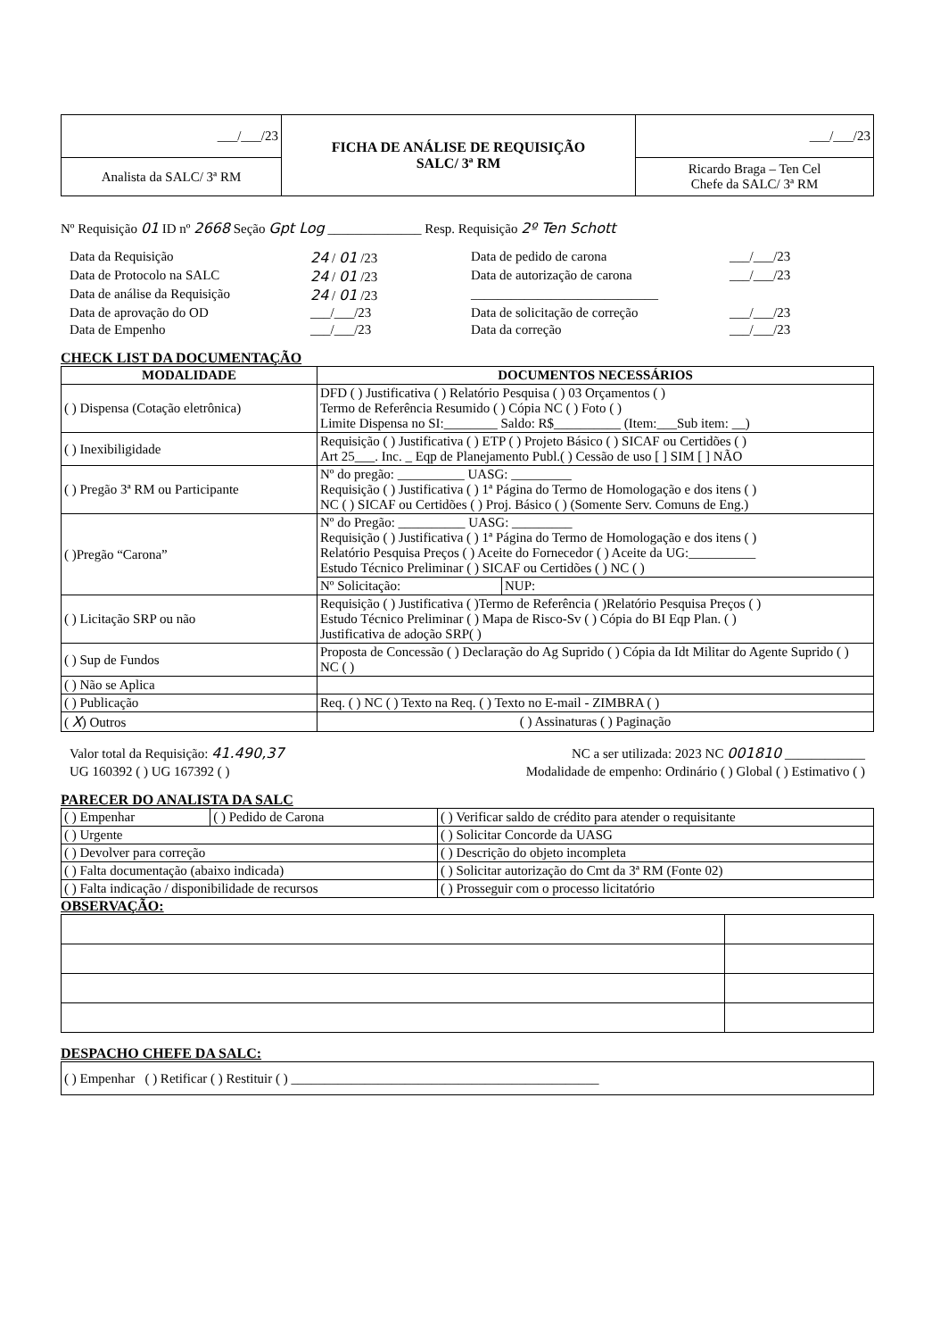| ___/___/23 | FICHA DE ANÁLISE DE REQUISIÇÃO SALC/ 3ª RM | ___/___/23 |
| Analista da SALC/ 3ª RM | | Ricardo Braga – Ten Cel Chefe da SALC/ 3ª RM |
Nº Requisição 01 ID nº 2668 Seção Gpt Log ______________ Resp. Requisição 2º Ten Schott
Data da Requisição 24 / 01 /23 Data de pedido de carona ___/___/23 Data de Protocolo na SALC 24 / 01 /23 Data de autorização de carona ___/___/23 Data de análise da Requisição 24 / 01 /23 ____________________________ Data de aprovação do OD ___/___/23 Data de solicitação de correção ___/___/23 Data de Empenho ___/___/23 Data da correção ___/___/23
CHECK LIST DA DOCUMENTAÇÃO
| MODALIDADE | DOCUMENTOS NECESSÁRIOS | |
| --- | --- | --- |
| ( ) Dispensa (Cotação eletrônica) | DFD ( ) Justificativa ( ) Relatório Pesquisa ( ) 03 Orçamentos ( ) Termo de Referência Resumido ( ) Cópia NC ( ) Foto ( ) Limite Dispensa no SI:________ Saldo: R$__________ (Item:___Sub item: __) | |
| ( ) Inexibiligidade | Requisição ( ) Justificativa ( ) ETP ( ) Projeto Básico ( ) SICAF ou Certidões ( ) Art 25___. Inc. _ Eqp de Planejamento Publ.( ) Cessão de uso [ ] SIM [ ] NÃO | |
| ( ) Pregão 3ª RM ou Participante | Nº do pregão: __________ UASG: _________ Requisição ( ) Justificativa ( ) 1ª Página do Termo de Homologação e dos itens ( ) NC ( ) SICAF ou Certidões ( ) Proj. Básico ( ) (Somente Serv. Comuns de Eng.) | |
| ( )Pregão “Carona” | Nº do Pregão: __________ UASG: _________ Requisição ( ) Justificativa ( ) 1ª Página do Termo de Homologação e dos itens ( ) Relatório Pesquisa Preços ( ) Aceite do Fornecedor ( ) Aceite da UG:__________ Estudo Técnico Preliminar ( ) SICAF ou Certidões ( ) NC ( ) | |
| | Nº Solicitação: | NUP: |
| ( ) Licitação SRP ou não | Requisição ( ) Justificativa ( )Termo de Referência ( )Relatório Pesquisa Preços ( ) Estudo Técnico Preliminar ( ) Mapa de Risco-Sv ( ) Cópia do BI Eqp Plan. ( ) Justificativa de adoção SRP( ) | |
| ( ) Sup de Fundos | Proposta de Concessão ( ) Declaração do Ag Suprido ( ) Cópia da Idt Militar do Agente Suprido ( ) NC ( ) | |
| ( ) Não se Aplica | | |
| ( ) Publicação | Req. ( ) NC ( ) Texto na Req. ( ) Texto no E-mail - ZIMBRA ( ) | |
| ( X ) Outros | ( ) Assinaturas ( ) Paginação | |
Valor total da Requisição: 41.490,37 NC a ser utilizada: 2023 NC 001810 ____________
UG 160392 ( ) UG 167392 ( ) Modalidade de empenho: Ordinário ( ) Global ( ) Estimativo ( )
PARECER DO ANALISTA DA SALC
| ( ) Empenhar | ( ) Pedido de Carona | ( ) Verificar saldo de crédito para atender o requisitante |
| ( ) Urgente | | ( ) Solicitar Concorde da UASG |
| ( ) Devolver para correção | | ( ) Descrição do objeto incompleta |
| ( ) Falta documentação (abaixo indicada) | | ( ) Solicitar autorização do Cmt da 3ª RM (Fonte 02) |
| ( ) Falta indicação / disponibilidade de recursos | | ( ) Prosseguir com o processo licitatório |
OBSERVAÇÃO:
DESPACHO CHEFE DA SALC:
| ( ) Empenhar ( ) Retificar ( ) Restituir ( ) ______________________________________________ |